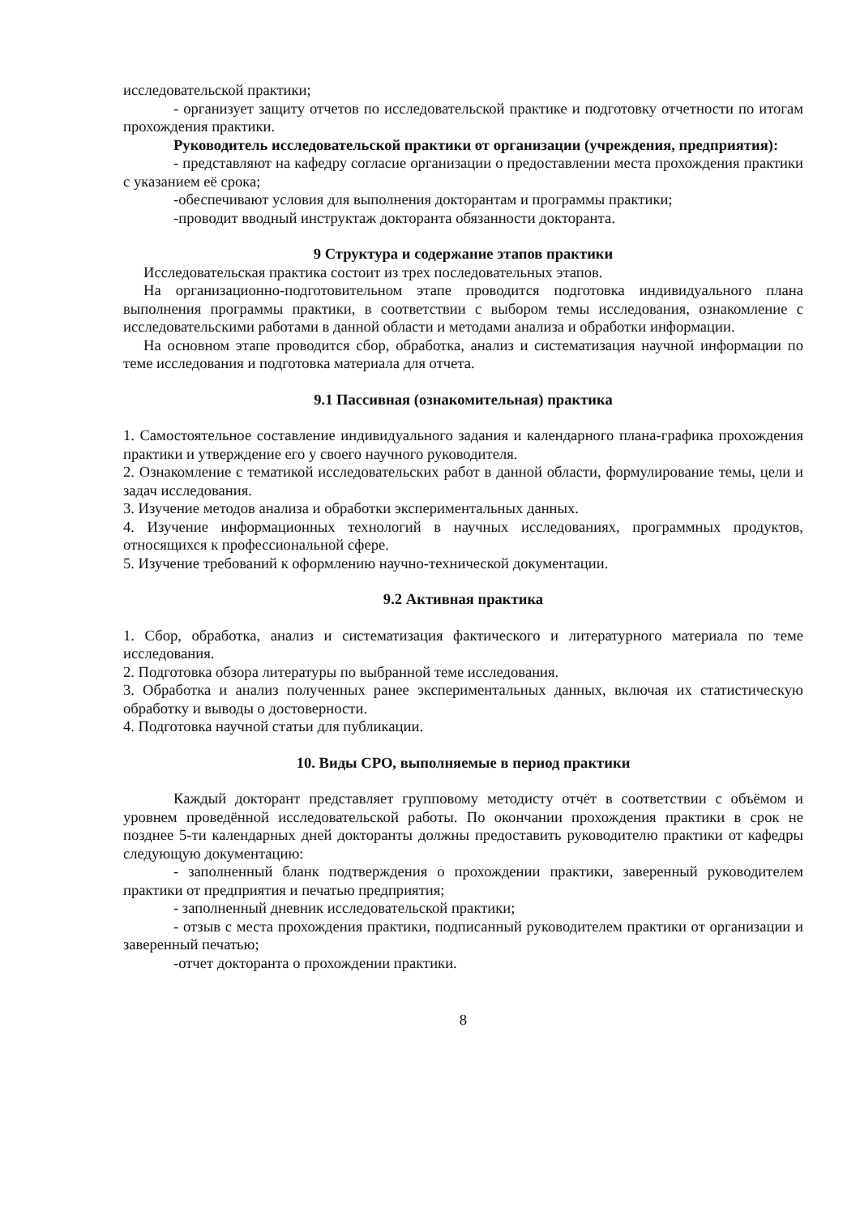исследовательской практики;
- организует защиту отчетов по исследовательской практике и подготовку отчетности по итогам прохождения практики.
Руководитель исследовательской практики от организации (учреждения, предприятия):
- представляют на кафедру согласие организации о предоставлении места прохождения практики с указанием её срока;
-обеспечивают условия для выполнения докторантам и программы практики;
-проводит вводный инструктаж докторанта обязанности докторанта.
9 Структура и содержание этапов практики
Исследовательская практика состоит из трех последовательных этапов.
На организационно-подготовительном этапе проводится подготовка индивидуального плана выполнения программы практики, в соответствии с выбором темы исследования, ознакомление с исследовательскими работами в данной области и методами анализа и обработки информации.
На основном этапе проводится сбор, обработка, анализ и систематизация научной информации по теме исследования и подготовка материала для отчета.
9.1 Пассивная (ознакомительная) практика
1. Самостоятельное составление индивидуального задания и календарного плана-графика прохождения практики и утверждение его у своего научного руководителя.
2. Ознакомление с тематикой исследовательских работ в данной области, формулирование темы, цели и задач исследования.
3. Изучение методов анализа и обработки экспериментальных данных.
4. Изучение информационных технологий в научных исследованиях, программных продуктов, относящихся к профессиональной сфере.
5. Изучение требований к оформлению научно-технической документации.
9.2 Активная практика
1. Сбор, обработка, анализ и систематизация фактического и литературного материала по теме исследования.
2. Подготовка обзора литературы по выбранной теме исследования.
3. Обработка и анализ полученных ранее экспериментальных данных, включая их статистическую обработку и выводы о достоверности.
4. Подготовка научной статьи для публикации.
10. Виды СРО, выполняемые в период практики
Каждый докторант представляет групповому методисту отчёт в соответствии с объёмом и уровнем проведённой исследовательской работы. По окончании прохождения практики в срок не позднее 5-ти календарных дней докторанты должны предоставить руководителю практики от кафедры следующую документацию:
- заполненный бланк подтверждения о прохождении практики, заверенный руководителем практики от предприятия и печатью предприятия;
- заполненный дневник исследовательской практики;
- отзыв с места прохождения практики, подписанный руководителем практики от организации и заверенный печатью;
-отчет докторанта о прохождении практики.
8